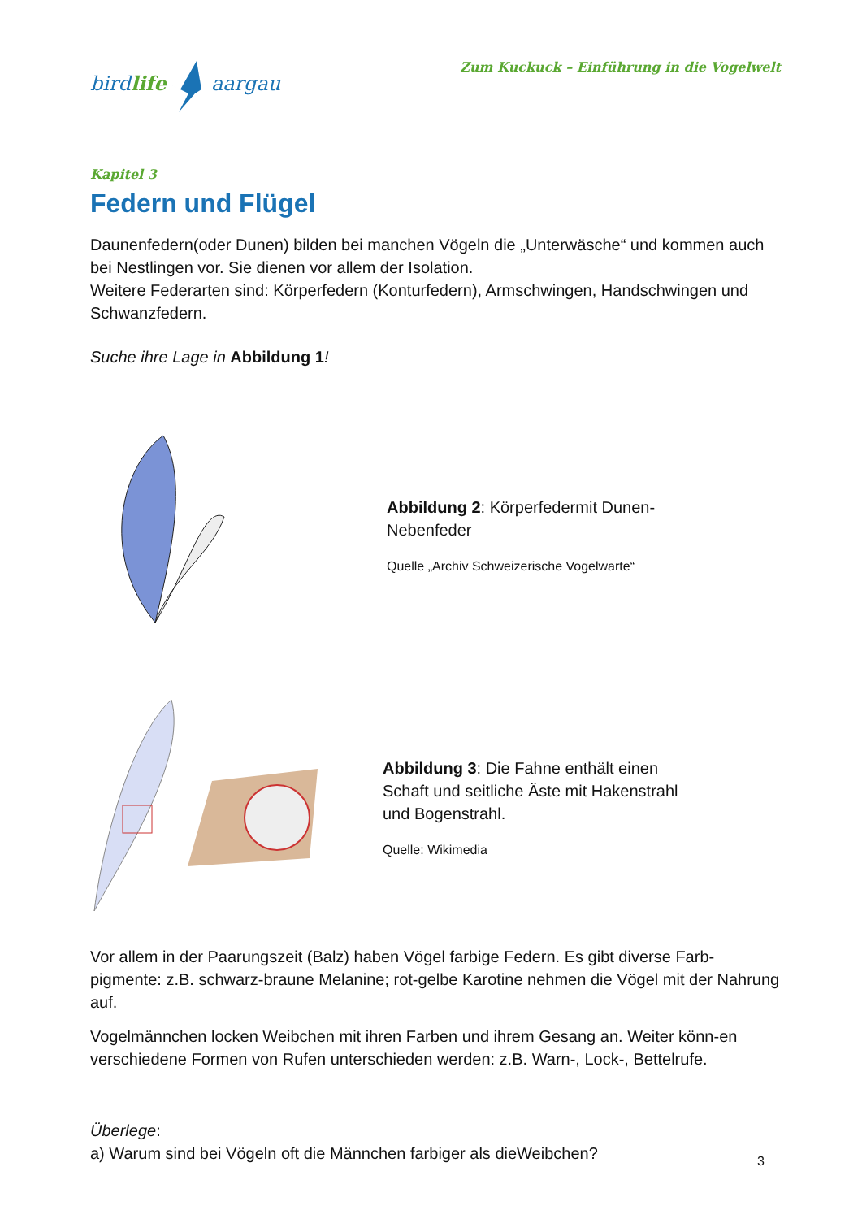birdlife aargau
Zum Kuckuck – Einführung in die Vogelwelt
Kapitel 3
Federn und Flügel
Daunenfedern(oder Dunen) bilden bei manchen Vögeln die „Unterwäsche“ und kommen auch bei Nestlingen vor. Sie dienen vor allem der Isolation.
Weitere Federarten sind: Körperfedern (Konturfedern), Armschwingen, Handschwingen und Schwanzfedern.
Suche ihre Lage in Abbildung 1!
Abbildung 2: Körperfedermit Dunen-
Nebenfeder
Quelle „Archiv Schweizerische Vogelwarte“
Abbildung 3: Die Fahne enthält einen
Schaft und seitliche Äste mit Hakenstrahl
und Bogenstrahl.
Quelle: Wikimedia
Vor allem in der Paarungszeit (Balz) haben Vögel farbige Federn. Es gibt diverse Farb-pigmente: z.B. schwarz-braune Melanine; rot-gelbe Karotine nehmen die Vögel mit der Nahrung auf.
Vogelmännchen locken Weibchen mit ihren Farben und ihrem Gesang an. Weiter könn-en verschiedene Formen von Rufen unterschieden werden: z.B. Warn-, Lock-, Bettelrufe.
Überlege:
a) Warum sind bei Vögeln oft die Männchen farbiger als dieWeibchen?
3